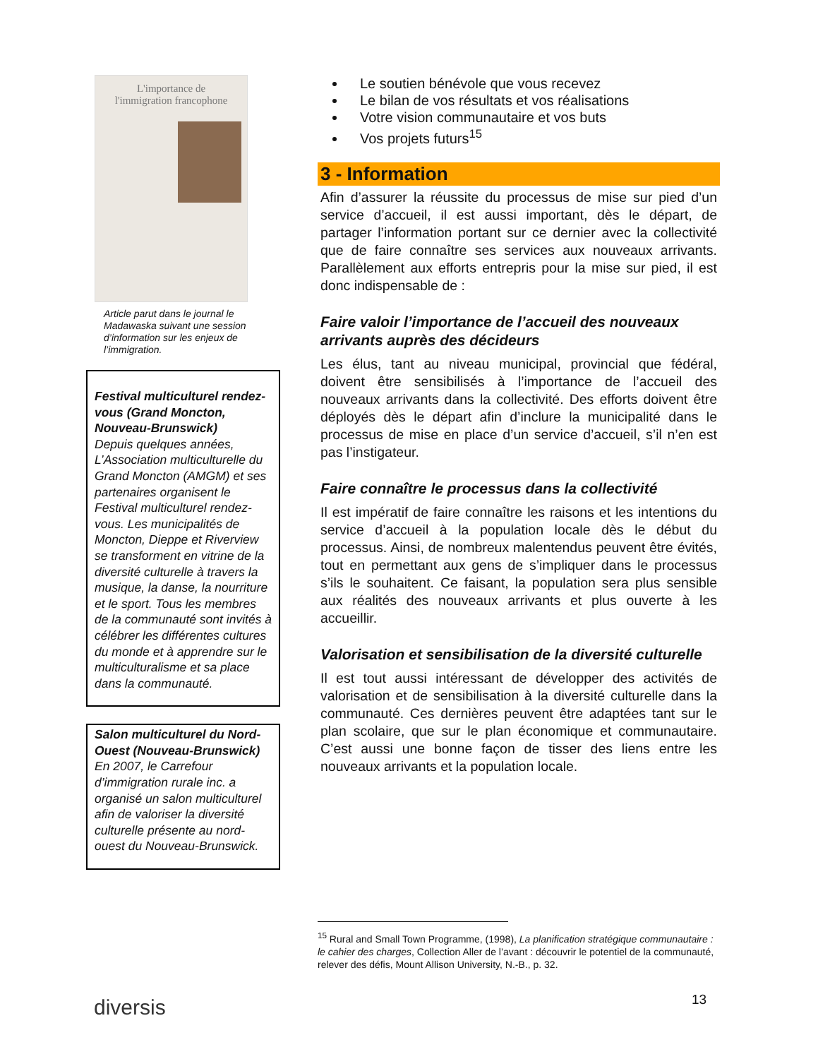L'importance de
l'immigration francophone
Article parut dans le journal le Madawaska suivant une session d’information sur les enjeux de l’immigration.
Festival multiculturel rendez-vous (Grand Moncton, Nouveau-Brunswick)
Depuis quelques années, L’Association multiculturelle du Grand Moncton (AMGM) et ses partenaires organisent le Festival multiculturel rendez-vous. Les municipalités de Moncton, Dieppe et Riverview se transforment en vitrine de la diversité culturelle à travers la musique, la danse, la nourriture et le sport. Tous les membres de la communauté sont invités à célébrer les différentes cultures du monde et à apprendre sur le multiculturalisme et sa place dans la communauté.
Salon multiculturel du Nord-Ouest (Nouveau-Brunswick)
En 2007, le Carrefour d’immigration rurale inc. a organisé un salon multiculturel afin de valoriser la diversité culturelle présente au nord-ouest du Nouveau-Brunswick.
Le soutien bénévole que vous recevez
Le bilan de vos résultats et vos réalisations
Votre vision communautaire et vos buts
Vos projets futurs<sup>15</sup>
3 - Information
Afin d’assurer la réussite du processus de mise sur pied d’un service d’accueil, il est aussi important, dès le départ, de partager l’information portant sur ce dernier avec la collectivité que de faire connaître ses services aux nouveaux arrivants. Parallèlement aux efforts entrepris pour la mise sur pied, il est donc indispensable de :
Faire valoir l’importance de l’accueil des nouveaux arrivants auprès des décideurs
Les élus, tant au niveau municipal, provincial que fédéral, doivent être sensibilisés à l’importance de l’accueil des nouveaux arrivants dans la collectivité. Des efforts doivent être déployés dès le départ afin d’inclure la municipalité dans le processus de mise en place d’un service d’accueil, s’il n’en est pas l’instigateur.
Faire connaître le processus dans la collectivité
Il est impératif de faire connaître les raisons et les intentions du service d’accueil à la population locale dès le début du processus. Ainsi, de nombreux malentendus peuvent être évités, tout en permettant aux gens de s’impliquer dans le processus s’ils le souhaitent. Ce faisant, la population sera plus sensible aux réalités des nouveaux arrivants et plus ouverte à les accueillir.
Valorisation et sensibilisation de la diversité culturelle
Il est tout aussi intéressant de développer des activités de valorisation et de sensibilisation à la diversité culturelle dans la communauté. Ces dernières peuvent être adaptées tant sur le plan scolaire, que sur le plan économique et communautaire. C’est aussi une bonne façon de tisser des liens entre les nouveaux arrivants et la population locale.
<sup>15</sup> Rural and Small Town Programme, (1998), La planification stratégique communautaire : le cahier des charges, Collection Aller de l’avant : découvrir le potentiel de la communauté, relever des défis, Mount Allison University, N.-B., p. 32.
diversis 13